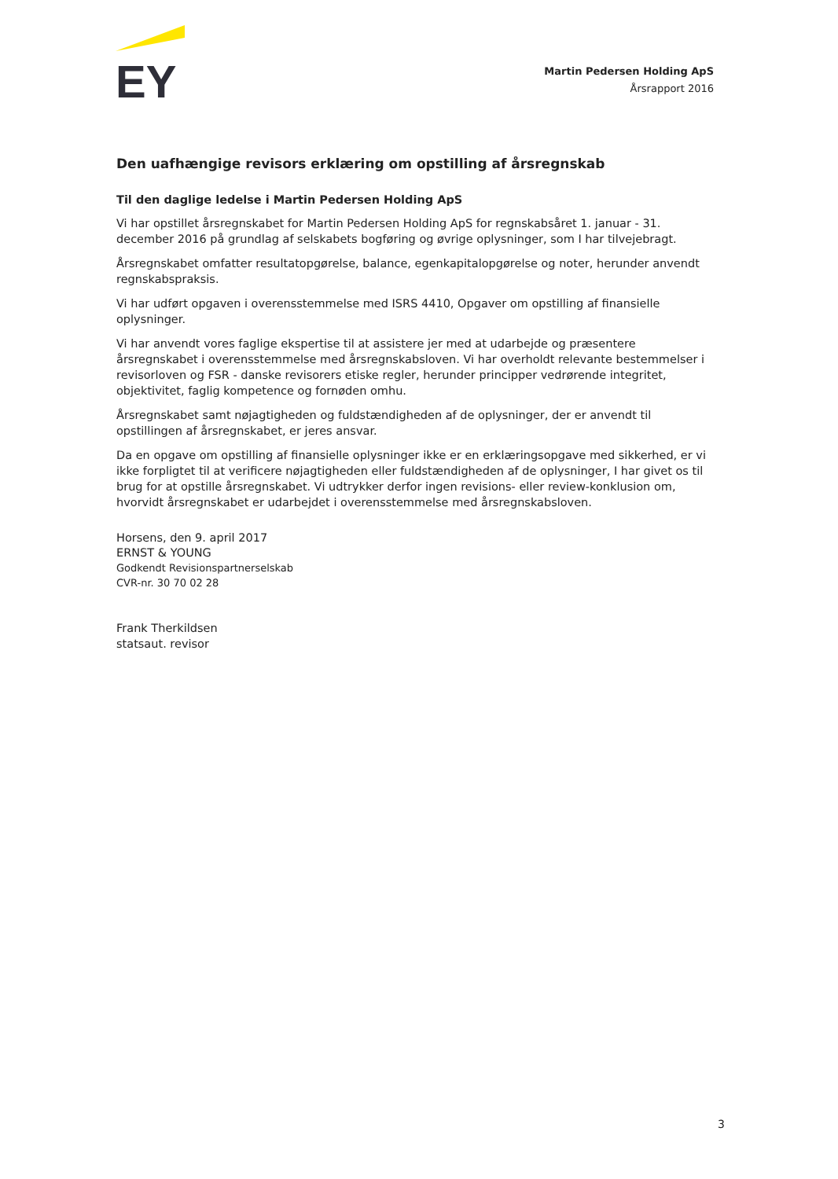EY
Martin Pedersen Holding ApS
Årsrapport 2016
Den uafhængige revisors erklæring om opstilling af årsregnskab
Til den daglige ledelse i Martin Pedersen Holding ApS
Vi har opstillet årsregnskabet for Martin Pedersen Holding ApS for regnskabsåret 1. januar - 31. december 2016 på grundlag af selskabets bogføring og øvrige oplysninger, som I har tilvejebragt.
Årsregnskabet omfatter resultatopgørelse, balance, egenkapitalopgørelse og noter, herunder anvendt regnskabspraksis.
Vi har udført opgaven i overensstemmelse med ISRS 4410, Opgaver om opstilling af finansielle oplysninger.
Vi har anvendt vores faglige ekspertise til at assistere jer med at udarbejde og præsentere årsregnskabet i overensstemmelse med årsregnskabsloven. Vi har overholdt relevante bestemmelser i revisorloven og FSR - danske revisorers etiske regler, herunder principper vedrørende integritet, objektivitet, faglig kompetence og fornøden omhu.
Årsregnskabet samt nøjagtigheden og fuldstændigheden af de oplysninger, der er anvendt til opstillingen af årsregnskabet, er jeres ansvar.
Da en opgave om opstilling af finansielle oplysninger ikke er en erklæringsopgave med sikkerhed, er vi ikke forpligtet til at verificere nøjagtigheden eller fuldstændigheden af de oplysninger, I har givet os til brug for at opstille årsregnskabet. Vi udtrykker derfor ingen revisions- eller review-konklusion om, hvorvidt årsregnskabet er udarbejdet i overensstemmelse med årsregnskabsloven.
Horsens, den 9. april 2017
ERNST & YOUNG
Godkendt Revisionspartnerselskab
CVR-nr. 30 70 02 28
Frank Therkildsen
statsaut. revisor
3